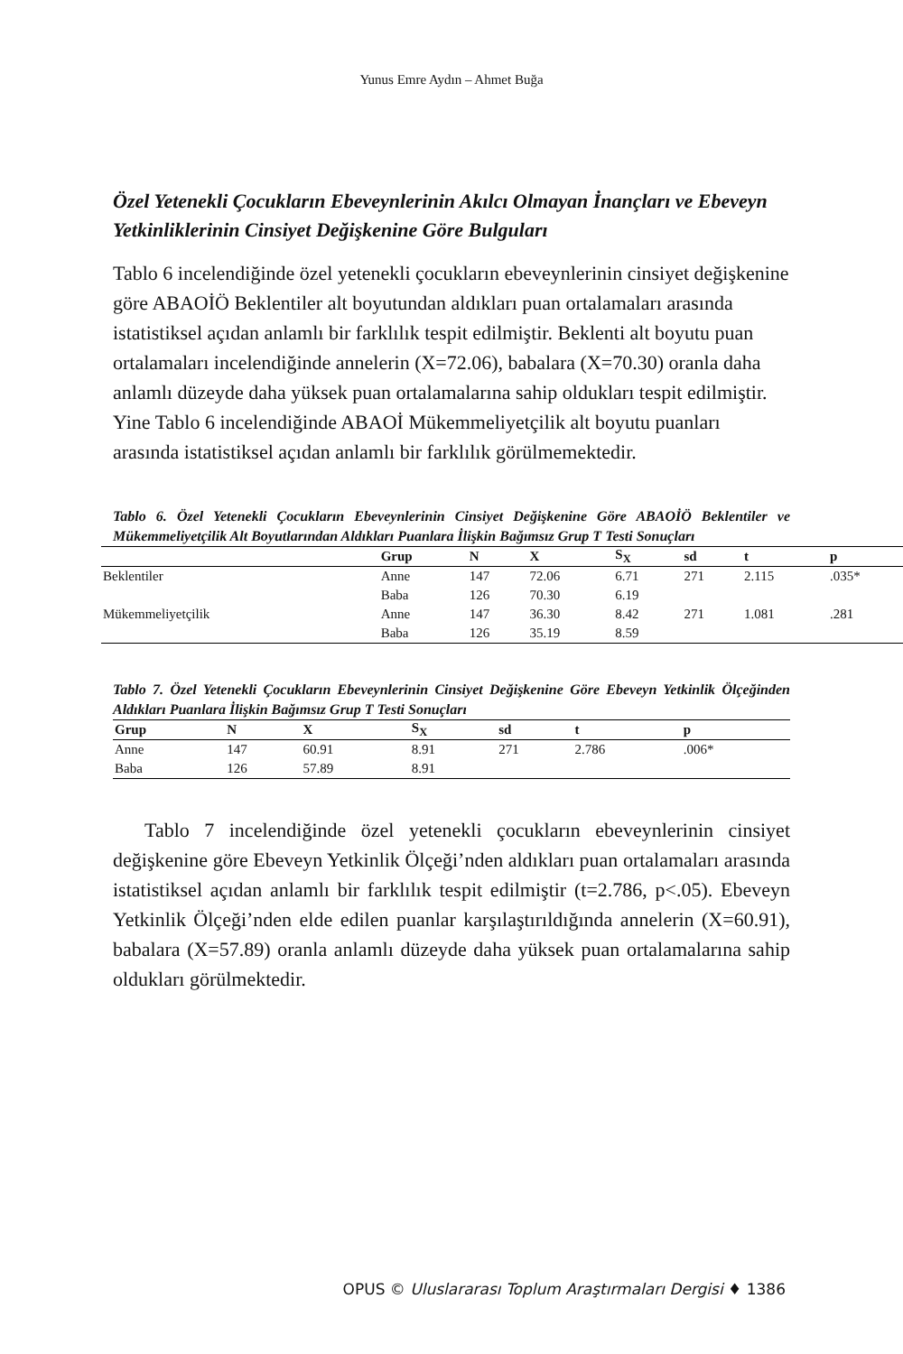Yunus Emre Aydın – Ahmet Buğa
Özel Yetenekli Çocukların Ebeveynlerinin Akılcı Olmayan İnançları ve Ebeveyn Yetkinliklerinin Cinsiyet Değişkenine Göre Bulguları
Tablo 6 incelendiğinde özel yetenekli çocukların ebeveynlerinin cinsiyet değişkenine göre ABAOİÖ Beklentiler alt boyutundan aldıkları puan ortalamaları arasında istatistiksel açıdan anlamlı bir farklılık tespit edilmiştir. Beklenti alt boyutu puan ortalamaları incelendiğinde annelerin (X=72.06), babalara (X=70.30) oranla daha anlamlı düzeyde daha yüksek puan ortalamalarına sahip oldukları tespit edilmiştir. Yine Tablo 6 incelendiğinde ABAOİ Mükemmeliyetçilik alt boyutu puanları arasında istatistiksel açıdan anlamlı bir farklılık görülmemektedir.
Tablo 6. Özel Yetenekli Çocukların Ebeveynlerinin Cinsiyet Değişkenine Göre ABAOİÖ Beklentiler ve Mükemmeliyetçilik Alt Boyutlarından Aldıkları Puanlara İlişkin Bağımsız Grup T Testi Sonuçları
| | Grup | N | X | S<sub>X</sub> | sd | t | p |
| --- | --- | --- | --- | --- | --- | --- | --- |
| Beklentiler | Anne | 147 | 72.06 | 6.71 | 271 | 2.115 | .035* |
| | Baba | 126 | 70.30 | 6.19 | | | |
| Mükemmeliyetçilik | Anne | 147 | 36.30 | 8.42 | 271 | 1.081 | .281 |
| | Baba | 126 | 35.19 | 8.59 | | | |
Tablo 7. Özel Yetenekli Çocukların Ebeveynlerinin Cinsiyet Değişkenine Göre Ebeveyn Yetkinlik Ölçeğinden Aldıkları Puanlara İlişkin Bağımsız Grup T Testi Sonuçları
| Grup | N | X | S<sub>X</sub> | sd | t | p |
| --- | --- | --- | --- | --- | --- | --- |
| Anne | 147 | 60.91 | 8.91 | 271 | 2.786 | .006* |
| Baba | 126 | 57.89 | 8.91 | | | |
Tablo 7 incelendiğinde özel yetenekli çocukların ebeveynlerinin cinsiyet değişkenine göre Ebeveyn Yetkinlik Ölçeği’nden aldıkları puan ortalamaları arasında istatistiksel açıdan anlamlı bir farklılık tespit edilmiştir (t=2.786, p<.05). Ebeveyn Yetkinlik Ölçeği’nden elde edilen puanlar karşılaştırıldığında annelerin (X=60.91), babalara (X=57.89) oranla anlamlı düzeyde daha yüksek puan ortalamalarına sahip oldukları görülmektedir.
OPUS © Uluslararası Toplum Araştırmaları Dergisi ♦ 1386